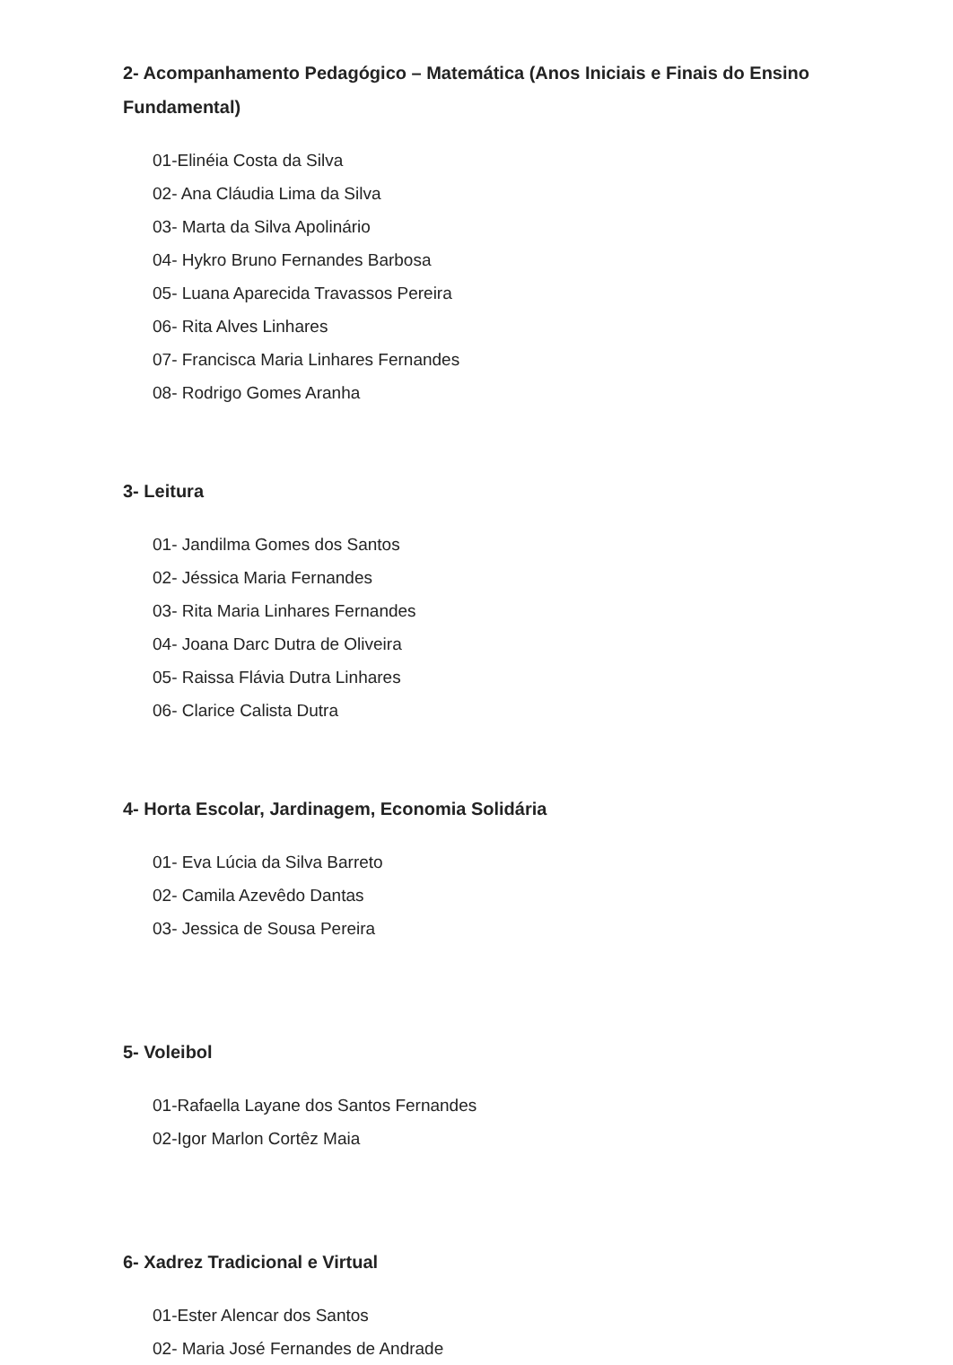2- Acompanhamento Pedagógico – Matemática (Anos Iniciais e Finais do Ensino Fundamental)
01-Elinéia Costa da Silva
02- Ana Cláudia Lima da Silva
03- Marta da Silva Apolinário
04- Hykro Bruno Fernandes Barbosa
05- Luana Aparecida Travassos Pereira
06- Rita Alves Linhares
07- Francisca Maria Linhares Fernandes
08- Rodrigo Gomes Aranha
3- Leitura
01- Jandilma Gomes dos Santos
02- Jéssica Maria Fernandes
03- Rita Maria Linhares Fernandes
04- Joana Darc Dutra de Oliveira
05- Raissa Flávia Dutra Linhares
06- Clarice Calista Dutra
4- Horta Escolar, Jardinagem, Economia Solidária
01- Eva Lúcia da Silva Barreto
02- Camila Azevêdo Dantas
03- Jessica de Sousa Pereira
5- Voleibol
01-Rafaella Layane dos Santos Fernandes
02-Igor Marlon Cortêz Maia
6- Xadrez Tradicional e Virtual
01-Ester Alencar dos Santos
02- Maria José Fernandes de Andrade